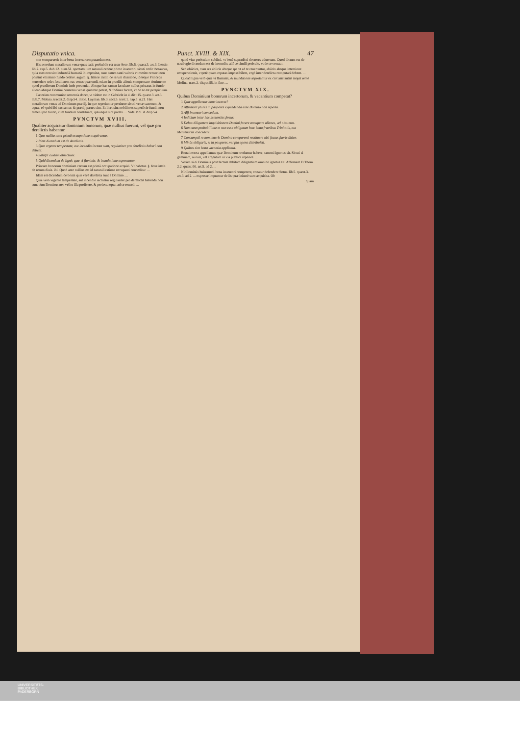Disputatio vnica.
non comparuerit inter bona incerta computandum est.
His accedunt metallorum venæ quas satis probabile est teste Soto. lib.5. quæst.3. art.3. Lessio. lib.2. cap.5. dub.12. num.51. spectato iure naturali cedere primo inuentori, sicuti cedit thesaurus, quia esto non sint industriâ humanâ ibi repositæ, sunt tamen tanti valoris vt merito censeri non possint vilissimo fundo cedere. argum. §. litteræ instit. de rerum diuisione, ideóque Princeps concedere solet facultatem eas venas quærendi, etiam in prædiis alienis compensato detrimento quod prædiorum Dominis inde proueniat. Absque hac tamen facultate nullus priuatus in fundo alieno absque Domini consensu venas quærere potest, & fodinas facere, vt de se est perspicuum.
Cæterùm communior sententia docet, vt videre est in Gabriele in 4. dist.15. quæst.3. art.3. dub.7. Molina. tractat.2. disp.54. initio. Layman. lib.3. sect.5. tract.1. cap.5. n.21. Has metallorum venas ad Dominum prædij, in quo reperiuntur pertinere sicuti venæ saxorum, & aquæ, eò quòd ibi nascantur, & prædij partes sint. Et licet sint nobiliores superficie fundi, non tamen ipso fundo, cum fundum constituant, ipsiúsque sint partes. ... Vide Mol. d. disp.54.
PVNCTVM XVIII.
Qualiter acquiratur dominium bonorum, quæ nullius fuerunt, vel quæ pro derelictis habentur.
1 Quæ nullius sunt primâ occupatione acquiruntur.
2 Idem dicendum est de derelictis.
3 Quæ vrgente tempestate, aut incendio iactata sunt, regulariter pro derelictis haberi non debent.
4 Satisfit cuidam obiectioni.
5 Quid dicendum de lignis quæ vi fluminis, & inundatione asportantur.
Priorum bonorum dominium certum est primâ occupatione acquiri. Vt habetur. §. feræ instit. de rerum diuis. ibi. Quod ante nullius est id naturali ratione occupanti conceditur. ...
Idem est dicendum de bonis quæ verè derelicta sunt à Domino. ...
Quæ verò vrgente tempestate, aut incendio iactantur regulariter pro derelictis habenda non sunt cùm Dominus nec vellet illa proiicere, & proiecta optat ad se reuerti. ...
Punct. XVIII. & XIX. 47
quod vitæ periculum subiisti, vt benè supradicti doctores aduertunt. Quod dictum est de naufragio dicendum est de incendio, aliòue simili periculo, vt de se constat.
Sed obiicies, cum res abiicis absque spe vt ad te reuertantur, abiicis absque intentione recuperationis, vtpotè quam reputas impossibilem, ergò inter derelicta computari debent. ...
Quoad ligna verò quæ vi fluminis, & inundatione asportantur ex circumstantiis inquit rectè Molina. tract.2. disput.55. in fine. ...
PVNCTVM XIX.
Quibus Dominium bonorum incertorum, & vacantium competat?
1 Quæ appellentur bona incerta?
2 Affirmant plures in pauperes expendenda esse Domino non reperto.
3 Alij inuentori concedunt.
4 Iudicium inter has sententias fertur.
5 Debes diligentem inquisitionem Domini facere antequam alienes, vel absumas.
6 Non caret probabilitate te non esse obligatum hæc bona fratribus Trinitatis, aut Mercenariis concedere.
7 Consumptâ re non teneris Domino comparenti restituere nisi factus fueris ditior.
8 Minùs obligaris, si in pauperes, vel pia opera distribuisti.
9 Quibus sint bona vacantia applicata.
Bona incerta appellamus quæ Dominum creduntur habere, tametsi ignotus sit. Sicuti si gemmam, aurum, vel argentum in via publica reperies. ...
Verùm si ei Dominus post factam debitam diligentiam omnino ignotus sit. Affirmant D.Thom. 2.2. quæst.66. art.5. ad 2. ...
Nihilominùs huiusmodi bona inuentori competere, conatur defendere Sotus. lib.5. quæst.3. art.3. ad 2. ... expresse loquuntur de iis quæ iniustè sunt acquisita. Ob
quam
UNIVERSITÄTS-
BIBLIOTHEK
PADERBORN